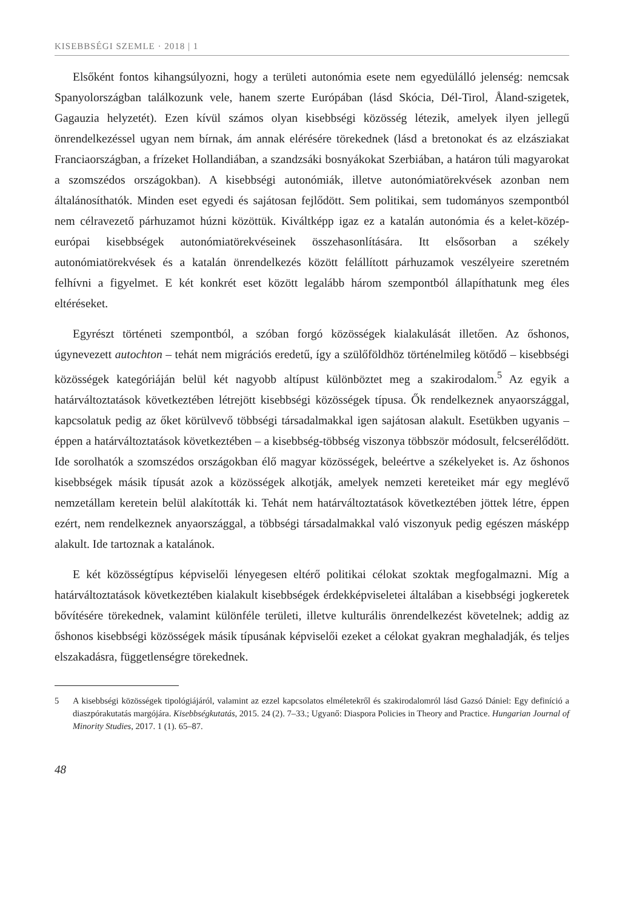KISEBBSÉGI SZEMLE · 2018 | 1
Elsőként fontos kihangsúlyozni, hogy a területi autonómia esete nem egyedülálló jelenség: nemcsak Spanyolországban találkozunk vele, hanem szerte Európában (lásd Skócia, Dél-Tirol, Åland-szigetek, Gagauzia helyzetét). Ezen kívül számos olyan kisebbségi közösség létezik, amelyek ilyen jellegű önrendelkezéssel ugyan nem bírnak, ám annak elérésére törekednek (lásd a bretonokat és az elzásziakat Franciaországban, a frízeket Hollandiában, a szandzsáki bosnyákokat Szerbiában, a határon túli magyarokat a szomszédos országokban). A kisebbségi autonómiák, illetve autonómiatörekvések azonban nem általánosíthatók. Minden eset egyedi és sajátosan fejlődött. Sem politikai, sem tudományos szempontból nem célravezető párhuzamot húzni közöttük. Kiváltképp igaz ez a katalán autonómia és a kelet-közép-európai kisebbségek autonómiatörekvéseinek összehasonlítására. Itt elsősorban a székely autonómiatörekvések és a katalán önrendelkezés között felállított párhuzamok veszélyeire szeretném felhívni a figyelmet. E két konkrét eset között legalább három szempontból állapíthatunk meg éles eltéréseket.
Egyrészt történeti szempontból, a szóban forgó közösségek kialakulását illetően. Az őshonos, úgynevezett autochton – tehát nem migrációs eredetű, így a szülőföldhöz történelmileg kötődő – kisebbségi közösségek kategóriáján belül két nagyobb altípust különböztet meg a szakirodalom.<sup>5</sup> Az egyik a határváltoztatások következtében létrejött kisebbségi közösségek típusa. Ők rendelkeznek anyaországgal, kapcsolatuk pedig az őket körülvevő többségi társadalmakkal igen sajátosan alakult. Esetükben ugyanis – éppen a határváltoztatások következtében – a kisebbség-többség viszonya többször módosult, felcserélődött. Ide sorolhatók a szomszédos országokban élő magyar közösségek, beleértve a székelyeket is. Az őshonos kisebbségek másik típusát azok a közösségek alkotják, amelyek nemzeti kereteiket már egy meglévő nemzetállam keretein belül alakították ki. Tehát nem határváltoztatások következtében jöttek létre, éppen ezért, nem rendelkeznek anyaországgal, a többségi társadalmakkal való viszonyuk pedig egészen másképp alakult. Ide tartoznak a katalánok.
E két közösségtípus képviselői lényegesen eltérő politikai célokat szoktak megfogalmazni. Míg a határváltoztatások következtében kialakult kisebbségek érdekképviseletei általában a kisebbségi jogkeretek bővítésére törekednek, valamint különféle területi, illetve kulturális önrendelkezést követelnek; addig az őshonos kisebbségi közösségek másik típusának képviselői ezeket a célokat gyakran meghaladják, és teljes elszakadásra, függetlenségre törekednek.
5 A kisebbségi közösségek tipológiájáról, valamint az ezzel kapcsolatos elméletekről és szakirodalomról lásd Gazsó Dániel: Egy definíció a diaszpórakutatás margójára. Kisebbségkutatás, 2015. 24 (2). 7–33.; Ugyanő: Diaspora Policies in Theory and Practice. Hungarian Journal of Minority Studies, 2017. 1 (1). 65–87.
48